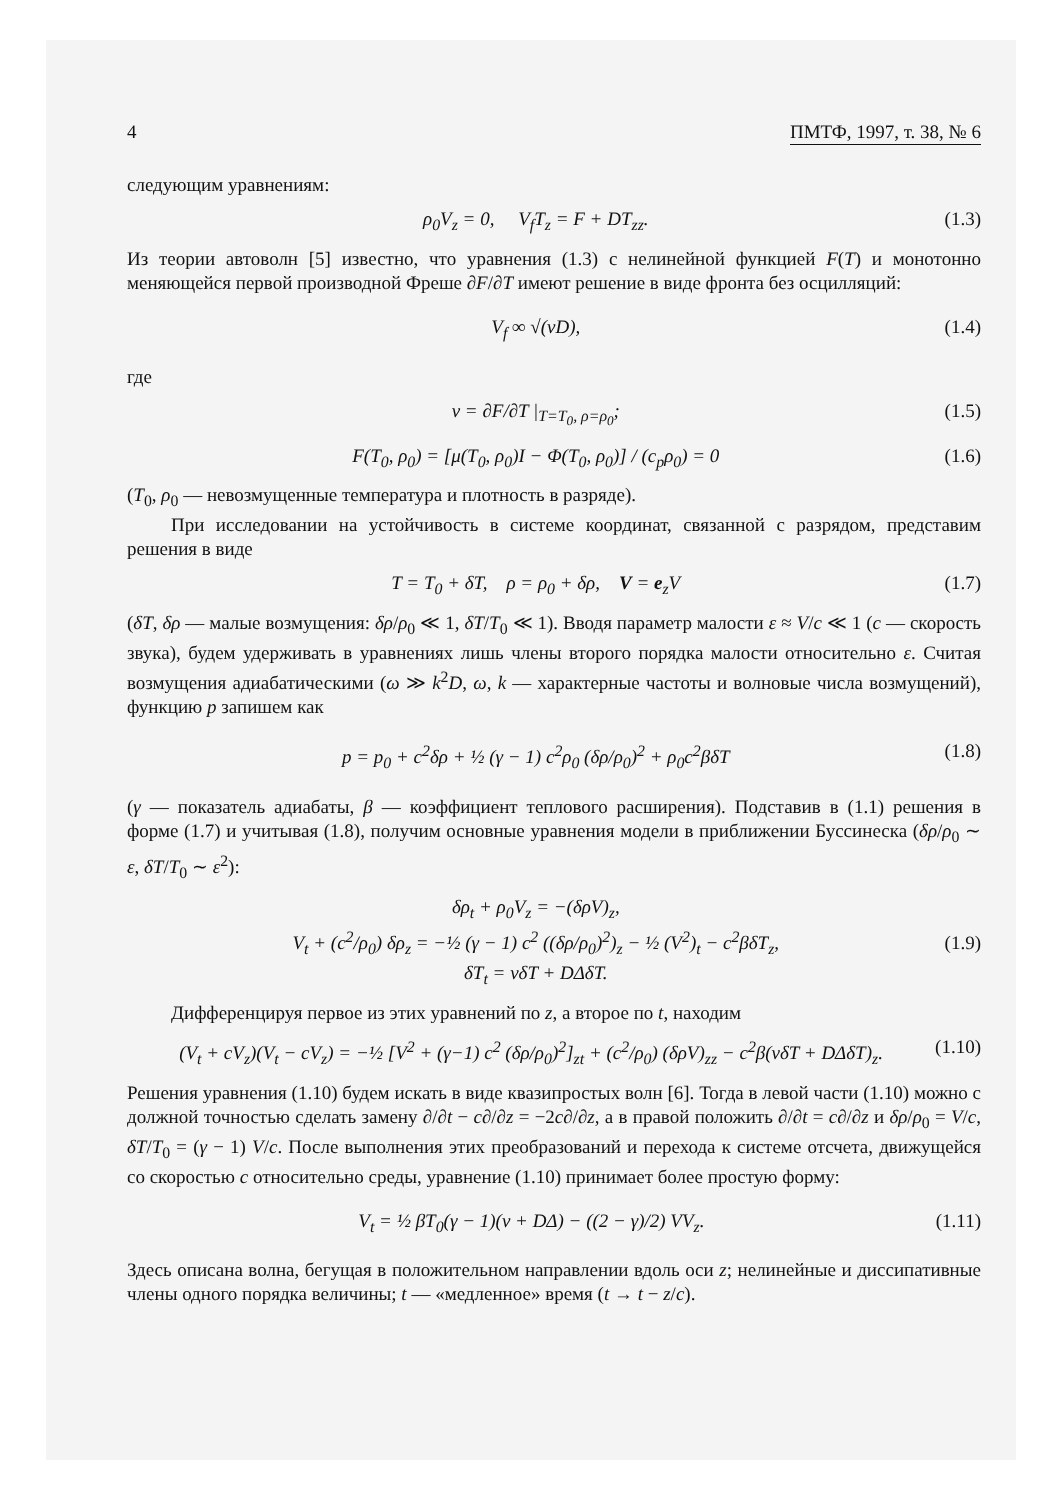4 ПМТФ, 1997, т. 38, № 6
следующим уравнениям:
ρ<sub>0</sub>V<sub>z</sub> = 0, V<sub>f</sub>T<sub>z</sub> = F + DT<sub>zz</sub>. (1.3)
Из теории автоволн [5] известно, что уравнения (1.3) с нелинейной функцией F(T) и монотонно меняющейся первой производной Фреше ∂F/∂T имеют решение в виде фронта без осцилляций:
V<sub>f</sub> ∞ √(νD), (1.4)
где
ν = ∂F/∂T |<sub>T=T<sub>0</sub>, ρ=ρ<sub>0</sub></sub>; (1.5)
F(T<sub>0</sub>, ρ<sub>0</sub>) = [μ(T<sub>0</sub>, ρ<sub>0</sub>)I − Φ(T<sub>0</sub>, ρ<sub>0</sub>)] / (c<sub>p</sub>ρ<sub>0</sub>) = 0 (1.6)
(T<sub>0</sub>, ρ<sub>0</sub> — невозмущенные температура и плотность в разряде).
При исследовании на устойчивость в системе координат, связанной с разрядом, представим решения в виде
T = T<sub>0</sub> + δT, ρ = ρ<sub>0</sub> + δρ, V = e<sub>z</sub>V (1.7)
(δT, δρ — малые возмущения: δρ/ρ<sub>0</sub> ≪ 1, δT/T<sub>0</sub> ≪ 1). Вводя параметр малости ε ≈ V/c ≪ 1 (c — скорость звука), будем удерживать в уравнениях лишь члены второго порядка малости относительно ε. Считая возмущения адиабатическими (ω ≫ k<sup>2</sup>D, ω, k — характерные частоты и волновые числа возмущений), функцию p запишем как
p = p<sub>0</sub> + c<sup>2</sup>δρ + ½ (γ − 1) c<sup>2</sup>ρ<sub>0</sub> (δρ/ρ<sub>0</sub>)<sup>2</sup> + ρ<sub>0</sub>c<sup>2</sup>βδT (1.8)
(γ — показатель адиабаты, β — коэффициент теплового расширения). Подставив в (1.1) решения в форме (1.7) и учитывая (1.8), получим основные уравнения модели в приближении Буссинеска (δρ/ρ<sub>0</sub> ∼ ε, δT/T<sub>0</sub> ∼ ε<sup>2</sup>):
δρ<sub>t</sub> + ρ<sub>0</sub>V<sub>z</sub> = −(δρV)<sub>z</sub>,
V<sub>t</sub> + (c<sup>2</sup>/ρ<sub>0</sub>) δρ<sub>z</sub> = −½ (γ − 1) c<sup>2</sup> ((δρ/ρ<sub>0</sub>)<sup>2</sup>)<sub>z</sub> − ½ (V<sup>2</sup>)<sub>t</sub> − c<sup>2</sup>βδT<sub>z</sub>,
δT<sub>t</sub> = νδT + DΔδT. (1.9)
Дифференцируя первое из этих уравнений по z, а второе по t, находим
(V<sub>t</sub> + cV<sub>z</sub>)(V<sub>t</sub> − cV<sub>z</sub>) = −½ [V<sup>2</sup> + (γ−1) c<sup>2</sup> (δρ/ρ<sub>0</sub>)<sup>2</sup>]<sub>zt</sub> + (c<sup>2</sup>/ρ<sub>0</sub>) (δρV)<sub>zz</sub> − c<sup>2</sup>β(νδT + DΔδT)<sub>z</sub>. (1.10)
Решения уравнения (1.10) будем искать в виде квазипростых волн [6]. Тогда в левой части (1.10) можно с должной точностью сделать замену ∂/∂t − c∂/∂z = −2c∂/∂z, а в правой положить ∂/∂t = c∂/∂z и δρ/ρ<sub>0</sub> = V/c, δT/T<sub>0</sub> = (γ − 1) V/c. После выполнения этих преобразований и перехода к системе отсчета, движущейся со скоростью c относительно среды, уравнение (1.10) принимает более простую форму:
V<sub>t</sub> = ½ βT<sub>0</sub>(γ − 1)(ν + DΔ) − ((2 − γ)/2) VV<sub>z</sub>. (1.11)
Здесь описана волна, бегущая в положительном направлении вдоль оси z; нелинейные и диссипативные члены одного порядка величины; t — «медленное» время (t → t − z/c).